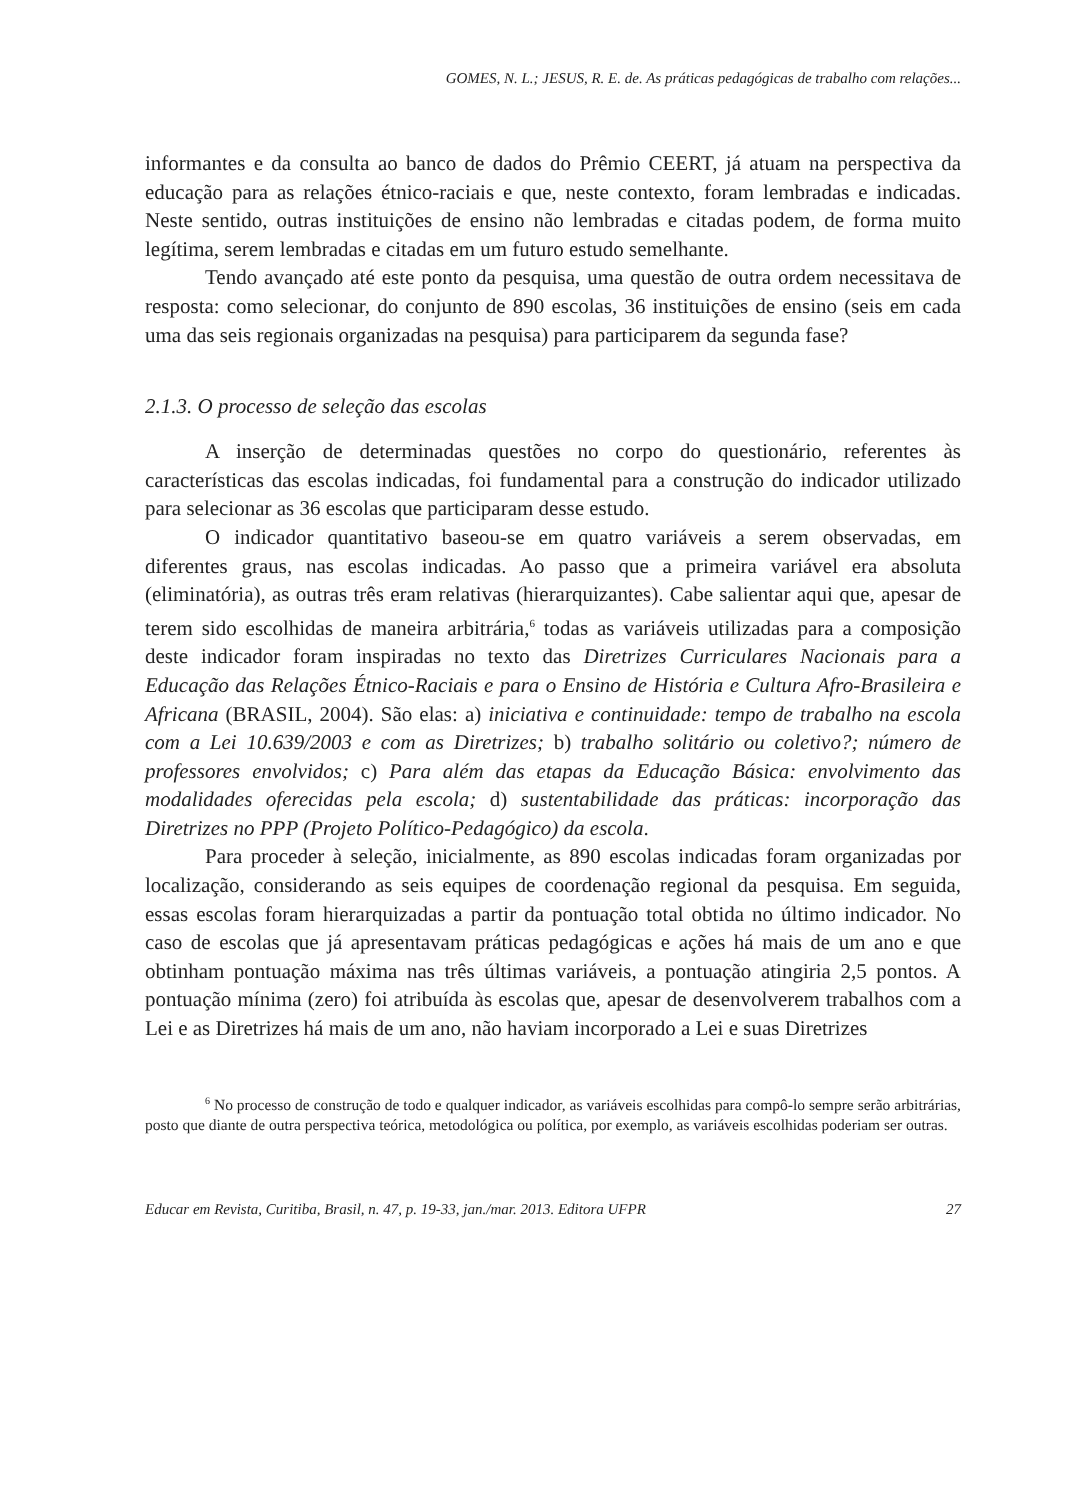GOMES, N. L.; JESUS, R. E. de. As práticas pedagógicas de trabalho com relações...
informantes e da consulta ao banco de dados do Prêmio CEERT, já atuam na perspectiva da educação para as relações étnico-raciais e que, neste contexto, foram lembradas e indicadas. Neste sentido, outras instituições de ensino não lembradas e citadas podem, de forma muito legítima, serem lembradas e citadas em um futuro estudo semelhante.
Tendo avançado até este ponto da pesquisa, uma questão de outra ordem necessitava de resposta: como selecionar, do conjunto de 890 escolas, 36 instituições de ensino (seis em cada uma das seis regionais organizadas na pesquisa) para participarem da segunda fase?
2.1.3. O processo de seleção das escolas
A inserção de determinadas questões no corpo do questionário, referentes às características das escolas indicadas, foi fundamental para a construção do indicador utilizado para selecionar as 36 escolas que participaram desse estudo.
O indicador quantitativo baseou-se em quatro variáveis a serem observadas, em diferentes graus, nas escolas indicadas. Ao passo que a primeira variável era absoluta (eliminatória), as outras três eram relativas (hierarquizantes). Cabe salientar aqui que, apesar de terem sido escolhidas de maneira arbitrária,<sup>6</sup> todas as variáveis utilizadas para a composição deste indicador foram inspiradas no texto das Diretrizes Curriculares Nacionais para a Educação das Relações Étnico-Raciais e para o Ensino de História e Cultura Afro-Brasileira e Africana (BRASIL, 2004). São elas: a) iniciativa e continuidade: tempo de trabalho na escola com a Lei 10.639/2003 e com as Diretrizes; b) trabalho solitário ou coletivo?; número de professores envolvidos; c) Para além das etapas da Educação Básica: envolvimento das modalidades oferecidas pela escola; d) sustentabilidade das práticas: incorporação das Diretrizes no PPP (Projeto Político-Pedagógico) da escola.
Para proceder à seleção, inicialmente, as 890 escolas indicadas foram organizadas por localização, considerando as seis equipes de coordenação regional da pesquisa. Em seguida, essas escolas foram hierarquizadas a partir da pontuação total obtida no último indicador. No caso de escolas que já apresentavam práticas pedagógicas e ações há mais de um ano e que obtinham pontuação máxima nas três últimas variáveis, a pontuação atingiria 2,5 pontos. A pontuação mínima (zero) foi atribuída às escolas que, apesar de desenvolverem trabalhos com a Lei e as Diretrizes há mais de um ano, não haviam incorporado a Lei e suas Diretrizes
<sup>6</sup> No processo de construção de todo e qualquer indicador, as variáveis escolhidas para compô-lo sempre serão arbitrárias, posto que diante de outra perspectiva teórica, metodológica ou política, por exemplo, as variáveis escolhidas poderiam ser outras.
Educar em Revista, Curitiba, Brasil, n. 47, p. 19-33, jan./mar. 2013. Editora UFPR 27